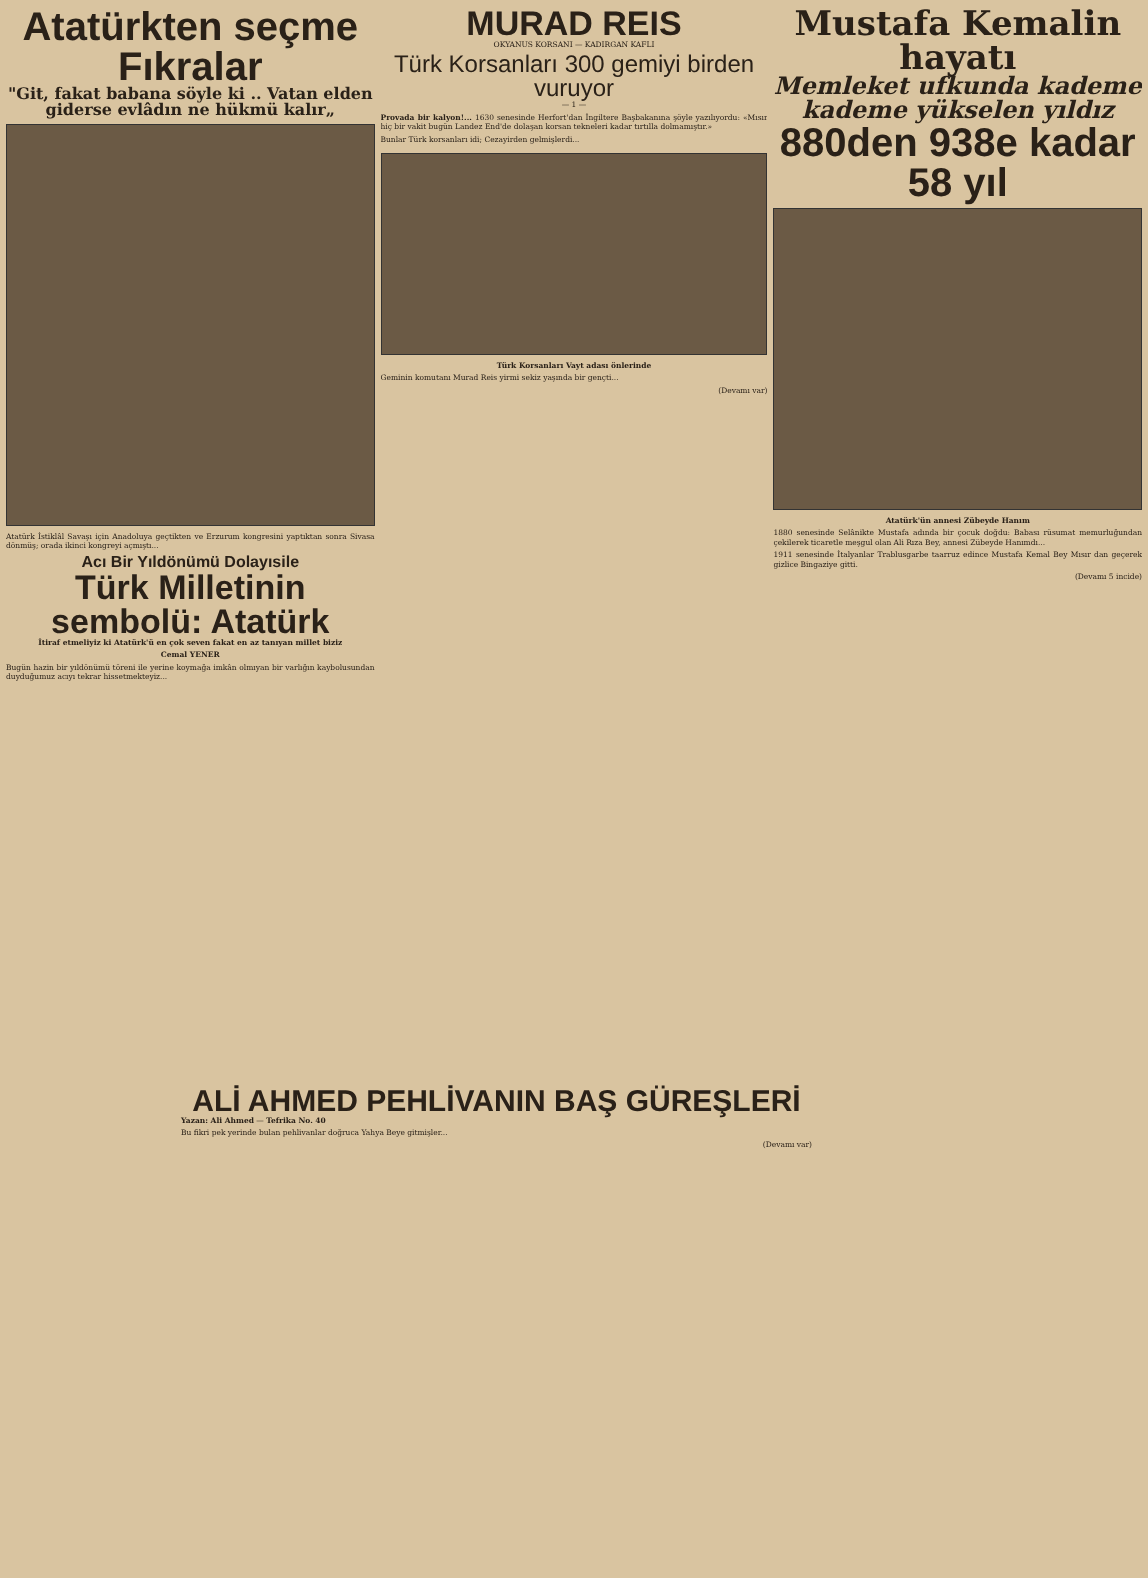Atatürkten seçme
Fıkralar
"Git, fakat babana söyle ki .. Vatan elden giderse evlâdın ne hükmü kalır„
Atatürk İstiklâl Savaşı için Anadoluya geçtikten ve Erzurum kongresini yaptıktan sonra Sivasa dönmüş; orada ikinci kongreyi açmıştı...
Acı Bir Yıldönümü Dolayısile
Türk Milletinin sembolü: Atatürk
İtiraf etmeliyiz ki Atatürk'ü en çok seven fakat en az tanıyan millet biziz
Cemal YENER
Bugün hazin bir yıldönümü töreni ile yerine koymağa imkân olmıyan bir varlığın kaybolusundan duyduğumuz acıyı tekrar hissetmekteyiz...
MURAD REIS
OKYANUS KORSANI — KADIRGAN KAFLI
Türk Korsanları 300 gemiyi birden vuruyor
— 1 —
Provada bir kalyon!... 1630 senesinde Herfort'dan İngiltere Başbakanına şöyle yazılıyordu: «Mısır hiç bir vakit bugün Landez End'de dolaşan korsan tekneleri kadar tırtılla dolmamıştır.»
Bunlar Türk korsanları idi; Cezayirden gelmişlerdi...
Türk Korsanları Vayt adası önlerinde
Geminin komutanı Murad Reis yirmi sekiz yaşında bir gençti...
(Devamı var)
Mustafa Kemalin hayatı
Memleket ufkunda kademe kademe yükselen yıldız
880den 938e kadar 58 yıl
Atatürk'ün annesi Zübeyde Hanım
1880 senesinde Selânikte Mustafa adında bir çocuk doğdu: Babası rüsumat memurluğundan çekilerek ticaretle meşgul olan Ali Rıza Bey, annesi Zübeyde Hanımdı...
1911 senesinde İtalyanlar Trablusgarbe taarruz edince Mustafa Kemal Bey Mısır dan geçerek gizlice Bingaziye gitti.
(Devamı 5 incide)
ALİ AHMED PEHLİVANIN BAŞ GÜREŞLERİ
Yazan: Ali Ahmed — Tefrika No. 40
Bu fikri pek yerinde bulan pehlivanlar doğruca Yahya Beye gitmişler...
(Devamı var)